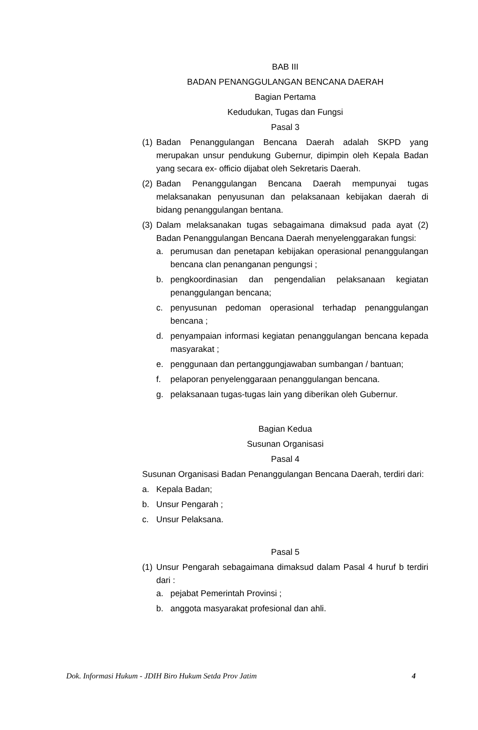BAB III
BADAN PENANGGULANGAN BENCANA DAERAH
Bagian Pertama
Kedudukan, Tugas dan Fungsi
Pasal 3
(1) Badan Penanggulangan Bencana Daerah adalah SKPD yang merupakan unsur pendukung Gubernur, dipimpin oleh Kepala Badan yang secara ex- officio dijabat oleh Sekretaris Daerah.
(2) Badan Penanggulangan Bencana Daerah mempunyai tugas melaksanakan penyusunan dan pelaksanaan kebijakan daerah di bidang penanggulangan bentana.
(3) Dalam melaksanakan tugas sebagaimana dimaksud pada ayat (2) Badan Penanggulangan Bencana Daerah menyelenggarakan fungsi:
a. perumusan dan penetapan kebijakan operasional penanggulangan bencana clan penanganan pengungsi ;
b. pengkoordinasian dan pengendalian pelaksanaan kegiatan penanggulangan bencana;
c. penyusunan pedoman operasional terhadap penanggulangan bencana ;
d. penyampaian informasi kegiatan penanggulangan bencana kepada masyarakat ;
e. penggunaan dan pertanggungjawaban sumbangan / bantuan;
f. pelaporan penyelenggaraan penanggulangan bencana.
g. pelaksanaan tugas-tugas lain yang diberikan oleh Gubernur.
Bagian Kedua
Susunan Organisasi
Pasal 4
Susunan Organisasi Badan Penanggulangan Bencana Daerah, terdiri dari:
a. Kepala Badan;
b. Unsur Pengarah ;
c. Unsur Pelaksana.
Pasal 5
(1) Unsur Pengarah sebagaimana dimaksud dalam Pasal 4 huruf b terdiri dari :
a. pejabat Pemerintah Provinsi ;
b. anggota masyarakat profesional dan ahli.
Dok. Informasi Hukum - JDIH Biro Hukum Setda Prov Jatim 4